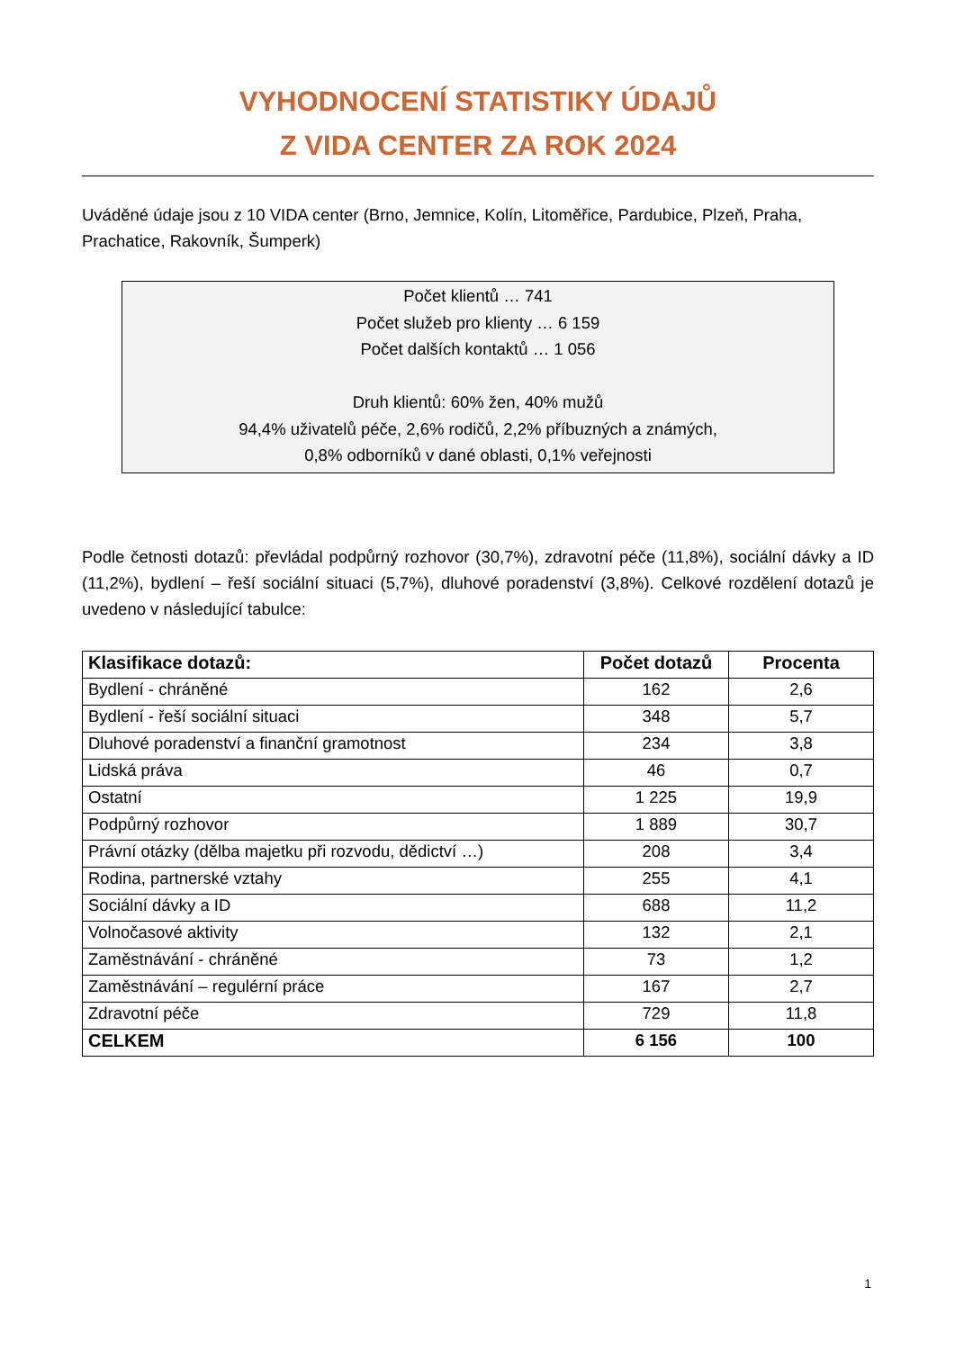VYHODNOCENÍ STATISTIKY ÚDAJŮ
Z VIDA CENTER ZA ROK 2024
Uváděné údaje jsou z 10 VIDA center (Brno, Jemnice, Kolín, Litoměřice, Pardubice, Plzeň, Praha, Prachatice, Rakovník, Šumperk)
Počet klientů … 741
Počet služeb pro klienty … 6 159
Počet dalších kontaktů … 1 056
Druh klientů: 60% žen, 40% mužů
94,4% uživatelů péče, 2,6% rodičů, 2,2% příbuzných a známých,
0,8% odborníků v dané oblasti, 0,1% veřejnosti
Podle četnosti dotazů: převládal podpůrný rozhovor (30,7%), zdravotní péče (11,8%), sociální dávky a ID (11,2%), bydlení – řeší sociální situaci (5,7%), dluhové poradenství (3,8%). Celkové rozdělení dotazů je uvedeno v následující tabulce:
| Klasifikace dotazů: | Počet dotazů | Procenta |
| --- | --- | --- |
| Bydlení - chráněné | 162 | 2,6 |
| Bydlení - řeší sociální situaci | 348 | 5,7 |
| Dluhové poradenství a finanční gramotnost | 234 | 3,8 |
| Lidská práva | 46 | 0,7 |
| Ostatní | 1 225 | 19,9 |
| Podpůrný rozhovor | 1 889 | 30,7 |
| Právní otázky (dělba majetku při rozvodu, dědictví …) | 208 | 3,4 |
| Rodina, partnerské vztahy | 255 | 4,1 |
| Sociální dávky a ID | 688 | 11,2 |
| Volnočasové aktivity | 132 | 2,1 |
| Zaměstnávání - chráněné | 73 | 1,2 |
| Zaměstnávání – regulérní práce | 167 | 2,7 |
| Zdravotní péče | 729 | 11,8 |
| CELKEM | 6 156 | 100 |
1